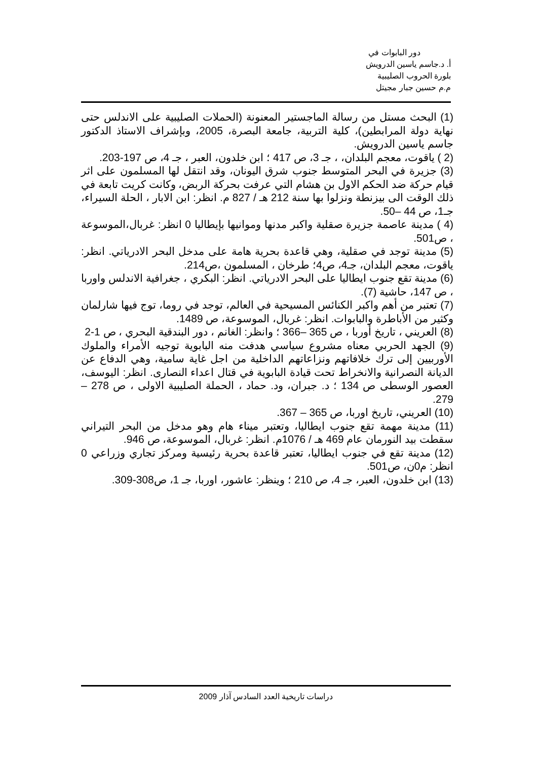دور البابوات في
أ. د.جاسم ياسين الدرويش
بلورة الحروب الصليبية
م.م حسين جبار مجيتل
(1) البحث مستل من رسالة الماجستير المعنونة (الحملات الصليبية على الاندلس حتى نهاية دولة المرابطين)، كلية التربية، جامعة البصرة، 2005، وبإشراف الاستاذ الدكتور جاسم ياسين الدرويش.
(2 ) ياقوت، معجم البلدان، ، جـ 3، ص 417 ؛ ابن خلدون، العبر ، جـ 4، ص 197-203.
(3) جزيرة في البحر المتوسط جنوب شرق اليونان، وقد انتقل لها المسلمون على اثر قيام حركة ضد الحكم الاول بن هشام التي عرفت بحركة الربض، وكانت كريت تابعة في ذلك الوقت الى بيزنطة ونزلوا بها سنة 212 هـ / 827 م. انظر: ابن الابار ، الحلة السيراء، جـ1، ص 44 –50.
(4 ) مدينة عاصمة جزيرة صقلية واكبر مدنها وموانيها بإيطاليا 0 انظر: غربال،الموسوعة ، ص501.
(5) مدينة توجد في صقلية، وهي قاعدة بحرية هامة على مدخل البحر الادرياتي. انظر: ياقوت، معجم البلدان، جـ4، ص4؛ طرخان ، المسلمون ،ص214.
(6) مدينة تقع جنوب ايطاليا على البحر الادرياتي. انظر: البكري ، جغرافية الاندلس واوربا ، ص 147، حاشية (7).
(7) تعتبر من أهم واكبر الكنائس المسيحية في العالم، توجد في روما، توج فيها شارلمان وكثير من الأباطرة والبابوات. انظر: غربال، الموسوعة، ص 1489.
(8) العريني ، تاريخ أوربا ، ص 365 –366 ؛ وانظر: الغانم ، دور البندقية البحري ، ص 1-2
(9) الجهد الحربي معناه مشروع سياسي هدفت منه البابوية توجيه الأمراء والملوك الأوربيين إلى ترك خلافاتهم ونزاعاتهم الداخلية من اجل غاية سامية، وهي الدفاع عن الديانة النصرانية والانخراط تحت قيادة البابوية في قتال اعداء النصارى. انظر: اليوسف، العصور الوسطى ص 134 ؛ د. جبران، ود. حماد ، الحملة الصليبية الاولى ، ص 278 – 279.
(10) العريني، تاريخ اوربا، ص 365 – 367.
(11) مدينة مهمة تقع جنوب ايطاليا، وتعتبر ميناء هام وهو مدخل من البحر التيراني سقطت بيد النورمان عام 469 هـ / 1076م. انظر: غربال، الموسوعة، ص 946.
(12) مدينة تقع في جنوب ايطاليا، تعتبر قاعدة بحرية رئيسية ومركز تجاري وزراعي 0 انظر: م0ن، ص501.
(13) ابن خلدون، العبر، جـ 4، ص 210 ؛ وينظر: عاشور، اوربا، جـ 1، ص308-309.
دراسات تاريخية العدد السادس آذار 2009